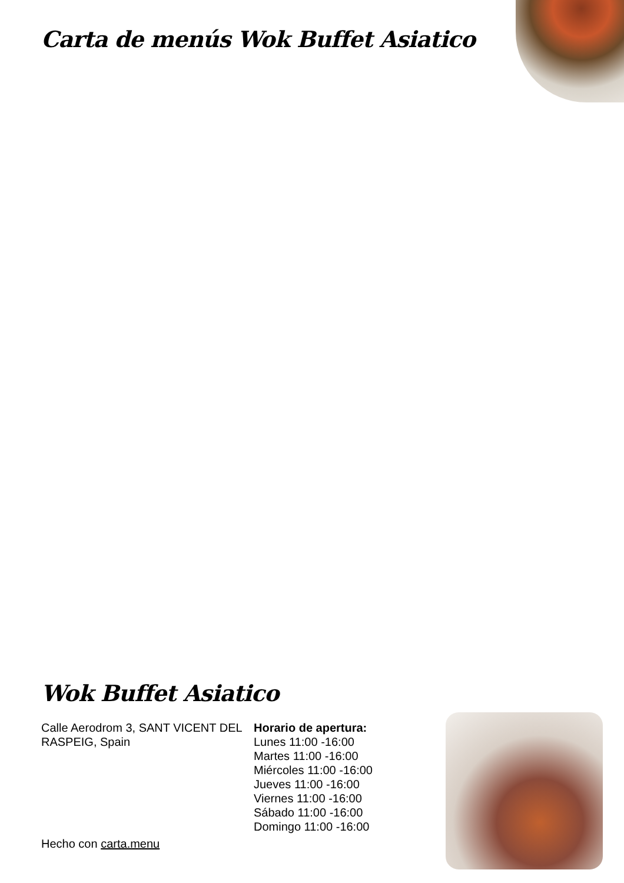Carta de menús Wok Buffet Asiatico
Wok Buffet Asiatico
Calle Aerodrom 3, SANT VICENT DEL RASPEIG, Spain
Horario de apertura:
Lunes 11:00 -16:00
Martes 11:00 -16:00
Miércoles 11:00 -16:00
Jueves 11:00 -16:00
Viernes 11:00 -16:00
Sábado 11:00 -16:00
Domingo 11:00 -16:00
Hecho con carta.menu